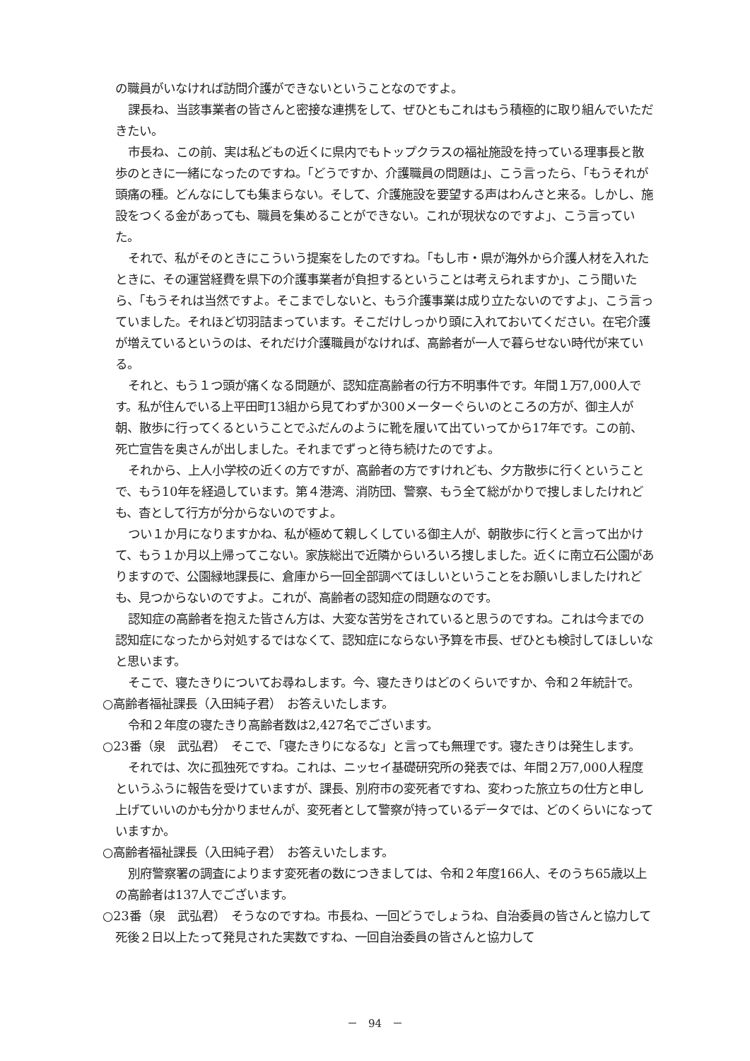の職員がいなければ訪問介護ができないということなのですよ。
課長ね、当該事業者の皆さんと密接な連携をして、ぜひともこれはもう積極的に取り組んでいただきたい。
市長ね、この前、実は私どもの近くに県内でもトップクラスの福祉施設を持っている理事長と散歩のときに一緒になったのですね。「どうですか、介護職員の問題は」、こう言ったら、「もうそれが頭痛の種。どんなにしても集まらない。そして、介護施設を要望する声はわんさと来る。しかし、施設をつくる金があっても、職員を集めることができない。これが現状なのですよ」、こう言っていた。
それで、私がそのときにこういう提案をしたのですね。「もし市・県が海外から介護人材を入れたときに、その運営経費を県下の介護事業者が負担するということは考えられますか」、こう聞いたら、「もうそれは当然ですよ。そこまでしないと、もう介護事業は成り立たないのですよ」、こう言っていました。それほど切羽詰まっています。そこだけしっかり頭に入れておいてください。在宅介護が増えているというのは、それだけ介護職員がなければ、高齢者が一人で暮らせない時代が来ている。
それと、もう１つ頭が痛くなる問題が、認知症高齢者の行方不明事件です。年間１万7,000人です。私が住んでいる上平田町13組から見てわずか300メーターぐらいのところの方が、御主人が朝、散歩に行ってくるということでふだんのように靴を履いて出ていってから17年です。この前、死亡宣告を奥さんが出しました。それまでずっと待ち続けたのですよ。
それから、上人小学校の近くの方ですが、高齢者の方ですけれども、夕方散歩に行くということで、もう10年を経過しています。第４港湾、消防団、警察、もう全て総がかりで捜しましたけれども、杳として行方が分からないのですよ。
つい１か月になりますかね、私が極めて親しくしている御主人が、朝散歩に行くと言って出かけて、もう１か月以上帰ってこない。家族総出で近隣からいろいろ捜しました。近くに南立石公園がありますので、公園緑地課長に、倉庫から一回全部調べてほしいということをお願いしましたけれども、見つからないのですよ。これが、高齢者の認知症の問題なのです。
認知症の高齢者を抱えた皆さん方は、大変な苦労をされていると思うのですね。これは今までの認知症になったから対処するではなくて、認知症にならない予算を市長、ぜひとも検討してほしいなと思います。
そこで、寝たきりについてお尋ねします。今、寝たきりはどのくらいですか、令和２年統計で。
○高齢者福祉課長（入田純子君）　お答えいたします。
令和２年度の寝たきり高齢者数は2,427名でございます。
○23番（泉　武弘君）　そこで、「寝たきりになるな」と言っても無理です。寝たきりは発生します。
それでは、次に孤独死ですね。これは、ニッセイ基礎研究所の発表では、年間２万7,000人程度というふうに報告を受けていますが、課長、別府市の変死者ですね、変わった旅立ちの仕方と申し上げていいのかも分かりませんが、変死者として警察が持っているデータでは、どのくらいになっていますか。
○高齢者福祉課長（入田純子君）　お答えいたします。
別府警察署の調査によります変死者の数につきましては、令和２年度166人、そのうち65歳以上の高齢者は137人でございます。
○23番（泉　武弘君）　そうなのですね。市長ね、一回どうでしょうね、自治委員の皆さんと協力して死後２日以上たって発見された実数ですね、一回自治委員の皆さんと協力して
－　94　－